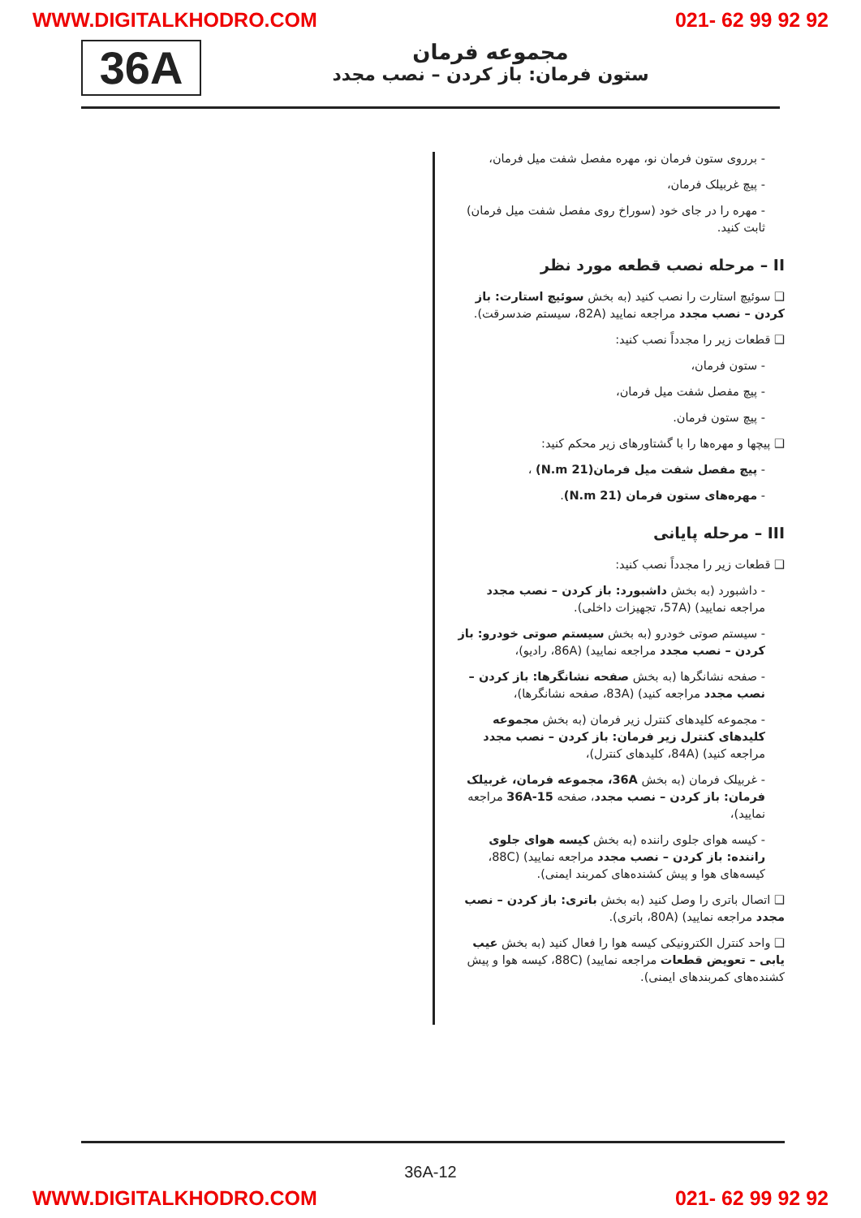WWW.DIGITALKHODRO.COM 021- 62 99 92 92
36A
مجموعه فرمان
ستون فرمان: باز کردن – نصب مجدد
- برروی ستون فرمان نو، مهره مفصل شفت میل فرمان،
- پیچ غربیلک فرمان،
- مهره را در جای خود (سوراخ روی مفصل شفت میل فرمان) ثابت کنید.
II – مرحله نصب قطعه مورد نظر
❑ سوئیچ استارت را نصب کنید (به بخش سوئیچ استارت: باز کردن – نصب مجدد مراجعه نمایید (82A، سیستم ضدسرقت).
❑ قطعات زیر را مجدداً نصب کنید:
- ستون فرمان،
- پیچ مفصل شفت میل فرمان،
- پیچ ستون فرمان.
❑ پیچها و مهره‌ها را با گشتاورهای زیر محکم کنید:
- پیچ مفصل شفت میل فرمان(21 N.m) ،
- مهره‌های ستون فرمان (21 N.m).
III – مرحله پایانی
❑ قطعات زیر را مجدداً نصب کنید:
- داشبورد (به بخش داشبورد: باز کردن – نصب مجدد مراجعه نمایید) (57A، تجهیزات داخلی).
- سیستم صوتی خودرو (به بخش سیستم صوتی خودرو: باز کردن – نصب مجدد مراجعه نمایید) (86A، رادیو)،
- صفحه نشانگرها (به بخش صفحه نشانگرها: باز کردن – نصب مجدد مراجعه کنید) (83A، صفحه نشانگرها)،
- مجموعه کلیدهای کنترل زیر فرمان (به بخش مجموعه کلیدهای کنترل زیر فرمان: باز کردن – نصب مجدد مراجعه کنید) (84A، کلیدهای کنترل)،
- غربیلک فرمان (به بخش 36A، مجموعه فرمان، غربیلک فرمان: باز کردن – نصب مجدد، صفحه 36A-15 مراجعه نمایید)،
- کیسه هوای جلوی راننده (به بخش کیسه هوای جلوی راننده: باز کردن – نصب مجدد مراجعه نمایید) (88C، کیسه‌های هوا و پیش کشنده‌های کمربند ایمنی).
❑ اتصال باتری را وصل کنید (به بخش باتری: باز کردن – نصب مجدد مراجعه نمایید) (80A، باتری).
❑ واحد کنترل الکترونیکی کیسه هوا را فعال کنید (به بخش عیب یابی – تعویض قطعات مراجعه نمایید) (88C، کیسه هوا و پیش کشنده‌های کمربندهای ایمنی).
36A-12
WWW.DIGITALKHODRO.COM 021- 62 99 92 92